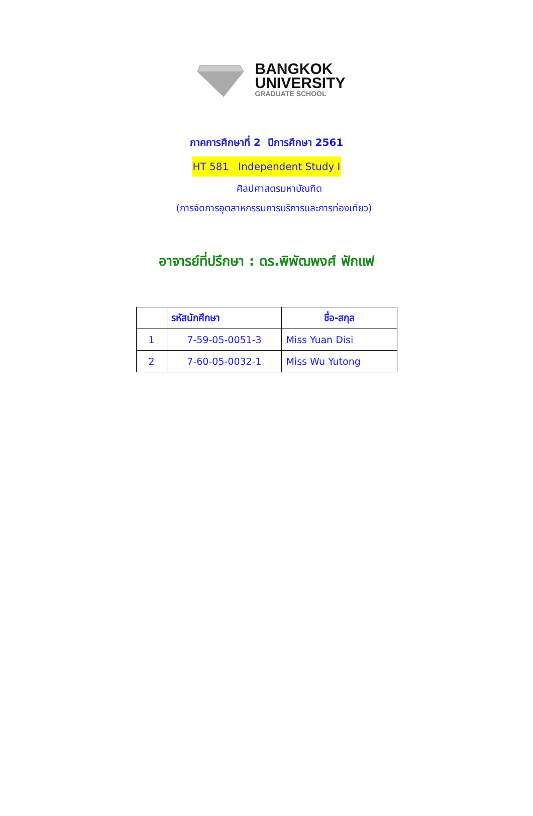BANGKOK
UNIVERSITY
GRADUATE SCHOOL
ภาคการศึกษาที่ 2 ปีการศึกษา 2561
HT 581 Independent Study I
ศิลปศาสตรมหาบัณฑิต
(การจัดการอุตสาหกรรมการบริการและการท่องเที่ยว)
อาจารย์ที่ปรึกษา : ดร.พิพัฒพงศ์ ฟักแฟ
| | รหัสนักศึกษา | ชื่อ-สกุล |
| --- | --- | --- |
| 1 | 7-59-05-0051-3 | Miss Yuan Disi |
| 2 | 7-60-05-0032-1 | Miss Wu Yutong |